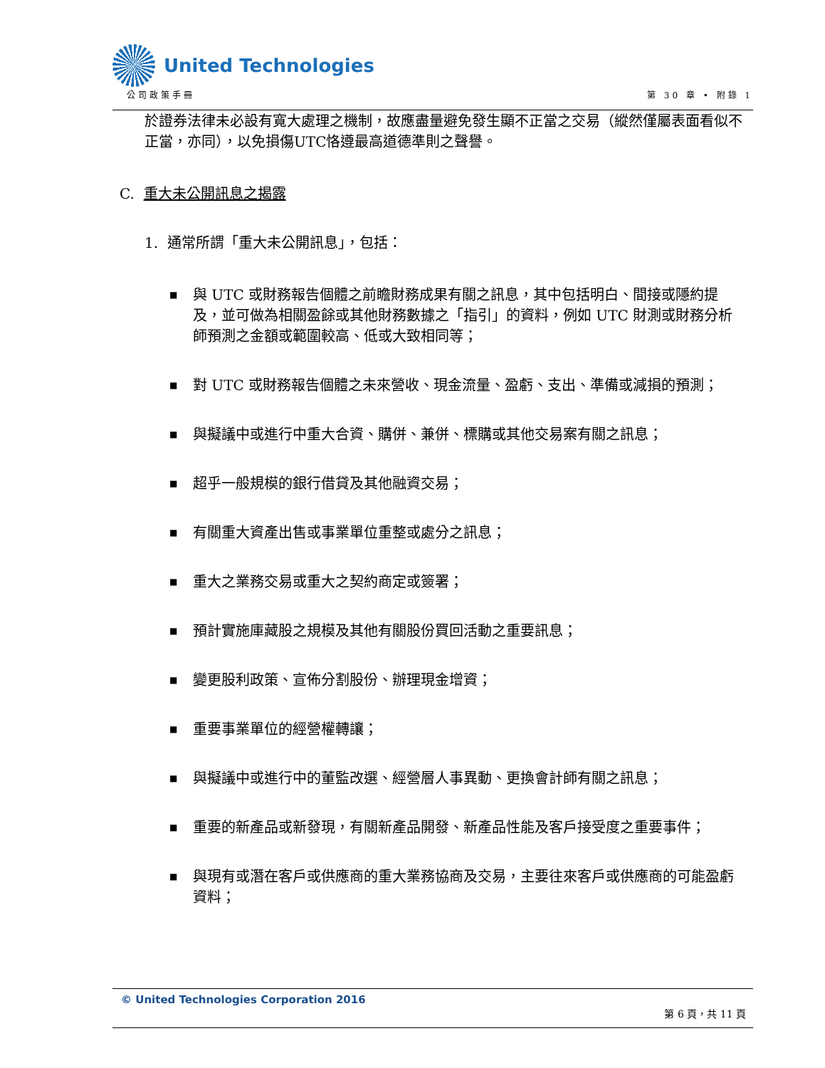United Technologies
公司政策手冊 第 30 章 • 附錄 1
於證券法律未必設有寬大處理之機制，故應盡量避免發生顯不正當之交易（縱然僅屬表面看似不正當，亦同），以免損傷UTC恪遵最高道德準則之聲譽。
C. 重大未公開訊息之揭露
1. 通常所謂「重大未公開訊息」，包括：
■ 與 UTC 或財務報告個體之前瞻財務成果有關之訊息，其中包括明白、間接或隱約提及，並可做為相關盈餘或其他財務數據之「指引」的資料，例如 UTC 財測或財務分析師預測之金額或範圍較高、低或大致相同等；
■ 對 UTC 或財務報告個體之未來營收、現金流量、盈虧、支出、準備或減損的預測；
■ 與擬議中或進行中重大合資、購併、兼併、標購或其他交易案有關之訊息；
■ 超乎一般規模的銀行借貸及其他融資交易；
■ 有關重大資產出售或事業單位重整或處分之訊息；
■ 重大之業務交易或重大之契約商定或簽署；
■ 預計實施庫藏股之規模及其他有關股份買回活動之重要訊息；
■ 變更股利政策、宣佈分割股份、辦理現金增資；
■ 重要事業單位的經營權轉讓；
■ 與擬議中或進行中的董監改選、經營層人事異動、更換會計師有關之訊息；
■ 重要的新產品或新發現，有關新產品開發、新產品性能及客戶接受度之重要事件；
■ 與現有或潛在客戶或供應商的重大業務協商及交易，主要往來客戶或供應商的可能盈虧資料；
© United Technologies Corporation 2016
第 6 頁，共 11 頁